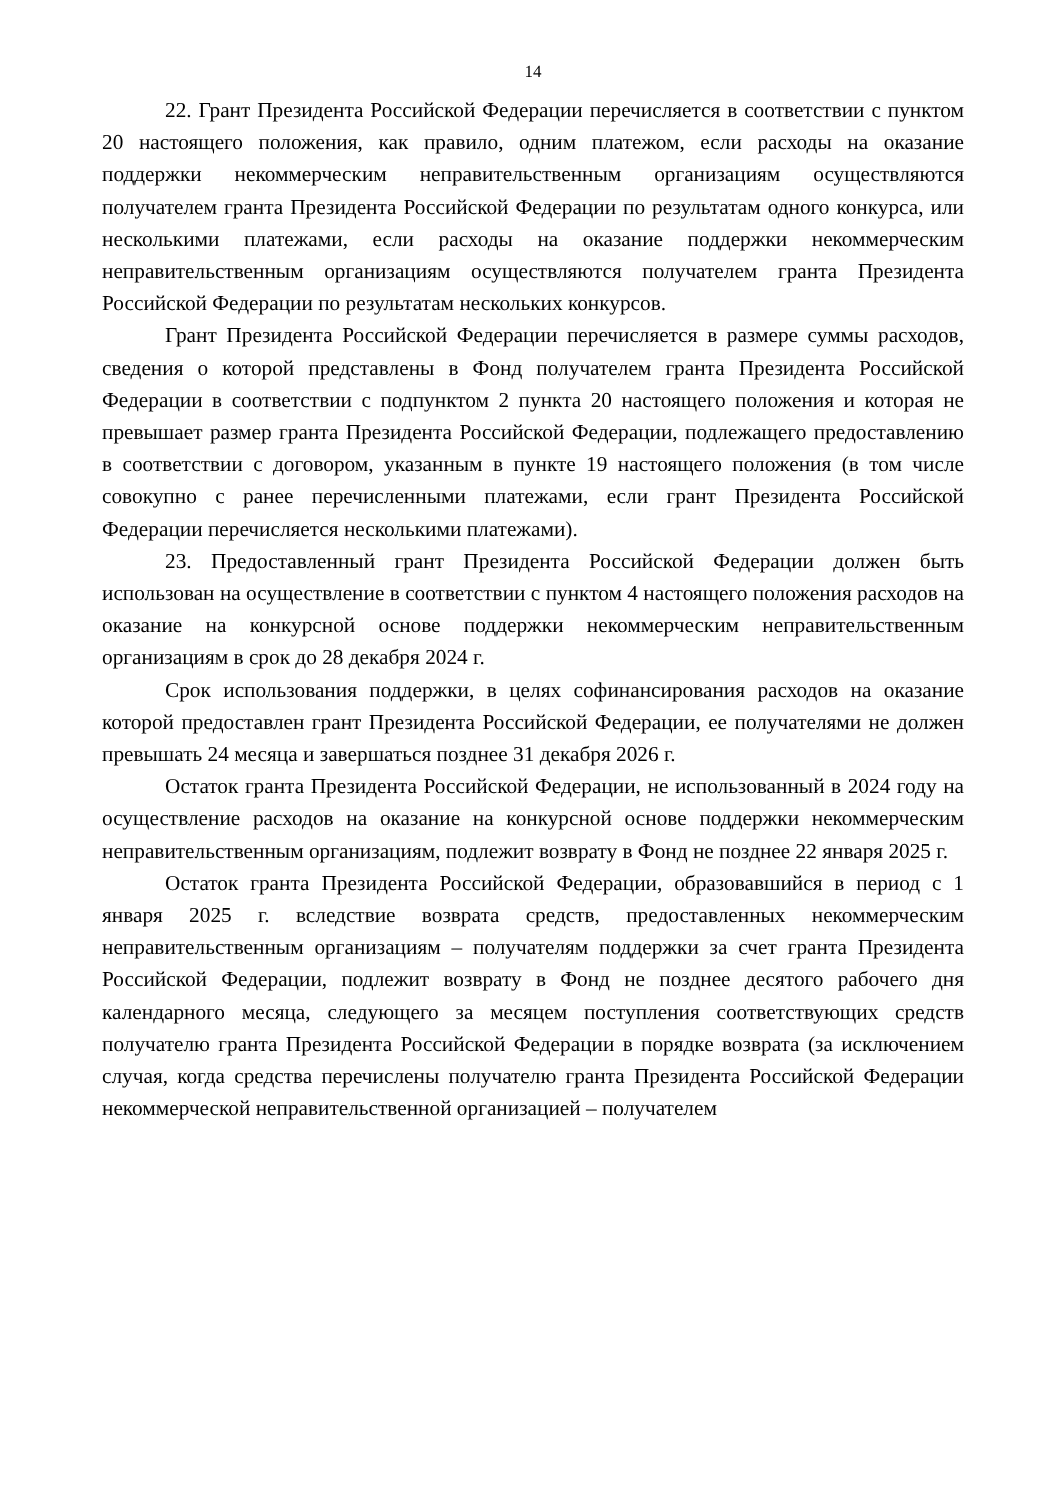14
22. Грант Президента Российской Федерации перечисляется в соответствии с пунктом 20 настоящего положения, как правило, одним платежом, если расходы на оказание поддержки некоммерческим неправительственным организациям осуществляются получателем гранта Президента Российской Федерации по результатам одного конкурса, или несколькими платежами, если расходы на оказание поддержки некоммерческим неправительственным организациям осуществляются получателем гранта Президента Российской Федерации по результатам нескольких конкурсов.
Грант Президента Российской Федерации перечисляется в размере суммы расходов, сведения о которой представлены в Фонд получателем гранта Президента Российской Федерации в соответствии с подпунктом 2 пункта 20 настоящего положения и которая не превышает размер гранта Президента Российской Федерации, подлежащего предоставлению в соответствии с договором, указанным в пункте 19 настоящего положения (в том числе совокупно с ранее перечисленными платежами, если грант Президента Российской Федерации перечисляется несколькими платежами).
23. Предоставленный грант Президента Российской Федерации должен быть использован на осуществление в соответствии с пунктом 4 настоящего положения расходов на оказание на конкурсной основе поддержки некоммерческим неправительственным организациям в срок до 28 декабря 2024 г.
Срок использования поддержки, в целях софинансирования расходов на оказание которой предоставлен грант Президента Российской Федерации, ее получателями не должен превышать 24 месяца и завершаться позднее 31 декабря 2026 г.
Остаток гранта Президента Российской Федерации, не использованный в 2024 году на осуществление расходов на оказание на конкурсной основе поддержки некоммерческим неправительственным организациям, подлежит возврату в Фонд не позднее 22 января 2025 г.
Остаток гранта Президента Российской Федерации, образовавшийся в период с 1 января 2025 г. вследствие возврата средств, предоставленных некоммерческим неправительственным организациям – получателям поддержки за счет гранта Президента Российской Федерации, подлежит возврату в Фонд не позднее десятого рабочего дня календарного месяца, следующего за месяцем поступления соответствующих средств получателю гранта Президента Российской Федерации в порядке возврата (за исключением случая, когда средства перечислены получателю гранта Президента Российской Федерации некоммерческой неправительственной организацией – получателем